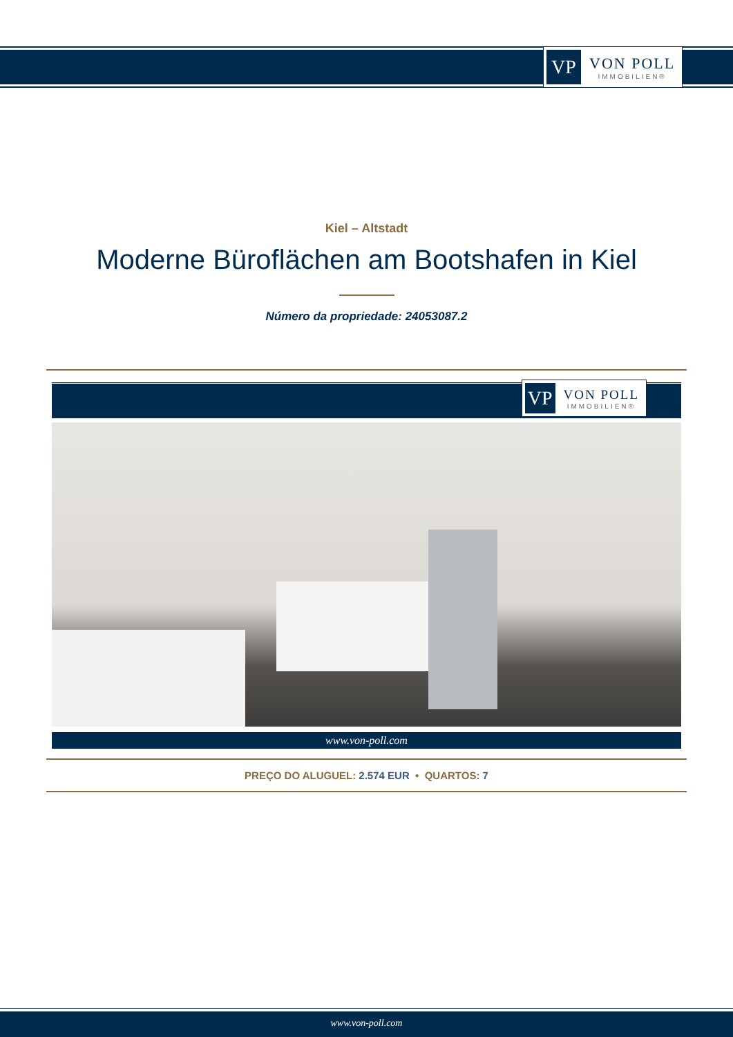VP
VON POLL
IMMOBILIEN®
Kiel – Altstadt
Moderne Büroflächen am Bootshafen in Kiel
Número da propriedade: 24053087.2
VP
VON POLL
IMMOBILIEN®
www.von-poll.com
PREÇO DO ALUGUEL: 2.574 EUR • QUARTOS: 7
www.von-poll.com